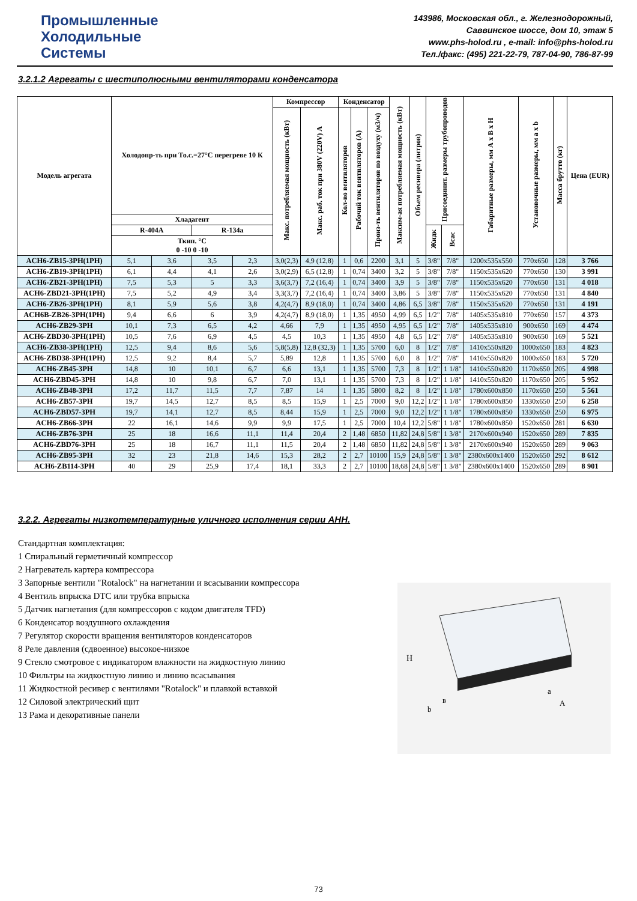Промышленные
Холодильные
Системы
143986, Московская обл., г. Железнодорожный,
Саввинское шоссе, дом 10, этаж 5
www.phs-holod.ru , e-mail: info@phs-holod.ru
Тел./факс: (495) 221-22-79, 787-04-90, 786-87-99
3.2.1.2 Агрегаты с шестиполюсными вентиляторами конденсатора
| Модель агрегата | Холодопр-ть при То.с.=27°С перегреве 10 К | | | | Компрессор | | Конденсатор | | | Максим-ая потребляемая мощность (кВт) | Объем ресивера (литров) | Присоединит. размеры трубопроводов | | Габаритные размеры, мм А х В х Н | Установочные размеры, мм а х b | Масса брутто (кг) | Цена (EUR) |
| --- | --- | --- | --- | --- | --- | --- | --- | --- | --- | --- | --- | --- | --- | --- | --- | --- | --- |
| | | | | | Макс. потребляемая мощность (кВт) | Макс. раб. ток при 380V (220V) А | Кол-во вентиляторов | Рабочий ток вентиляторов (А) | Произ-ть вентиляторов по воздуху (м3/ч) | | | | | | | | |
| | Хладагент | | | | | | | | | | | | | | | | |
| | R-404A | | R-134a | | | | | | | | | Жидк | Всас | | | | |
| | Ткип. °С 0 -10 0 -10 | | | | | | | | | | | | | | | | |
| ACH6-ZB15-3PH(1PH) | 5,1 | 3,6 | 3,5 | 2,3 | 3,0(2,3) | 4,9 (12,8) | 1 | 0,6 | 2200 | 3,1 | 5 | 3/8" | 7/8" | 1200x535x550 | 770x650 | 128 | 3 766 |
| ACH6-ZB19-3PH(1PH) | 6,1 | 4,4 | 4,1 | 2,6 | 3,0(2,9) | 6,5 (12,8) | 1 | 0,74 | 3400 | 3,2 | 5 | 3/8" | 7/8" | 1150x535x620 | 770x650 | 130 | 3 991 |
| ACH6-ZB21-3PH(1PH) | 7,5 | 5,3 | 5 | 3,3 | 3,6(3,7) | 7,2 (16,4) | 1 | 0,74 | 3400 | 3,9 | 5 | 3/8" | 7/8" | 1150x535x620 | 770x650 | 131 | 4 018 |
| ACH6-ZBD21-3PH(1PH) | 7,5 | 5,2 | 4,9 | 3,4 | 3,3(3,7) | 7,2 (16,4) | 1 | 0,74 | 3400 | 3,86 | 5 | 3/8" | 7/8" | 1150x535x620 | 770x650 | 131 | 4 840 |
| ACH6-ZB26-3PH(1PH) | 8,1 | 5,9 | 5,6 | 3,8 | 4,2(4,7) | 8,9 (18,0) | 1 | 0,74 | 3400 | 4,86 | 6,5 | 3/8" | 7/8" | 1150x535x620 | 770x650 | 131 | 4 191 |
| ACH6B-ZB26-3PH(1PH) | 9,4 | 6,6 | 6 | 3,9 | 4,2(4,7) | 8,9 (18,0) | 1 | 1,35 | 4950 | 4,99 | 6,5 | 1/2" | 7/8" | 1405x535x810 | 770x650 | 157 | 4 373 |
| ACH6-ZB29-3PH | 10,1 | 7,3 | 6,5 | 4,2 | 4,66 | 7,9 | 1 | 1,35 | 4950 | 4,95 | 6,5 | 1/2" | 7/8" | 1405x535x810 | 900x650 | 169 | 4 474 |
| ACH6-ZBD30-3PH(1PH) | 10,5 | 7,6 | 6,9 | 4,5 | 4,5 | 10,3 | 1 | 1,35 | 4950 | 4,8 | 6,5 | 1/2" | 7/8" | 1405x535x810 | 900x650 | 169 | 5 521 |
| ACH6-ZB38-3PH(1PH) | 12,5 | 9,4 | 8,6 | 5,6 | 5,8(5,8) | 12,8 (32,3) | 1 | 1,35 | 5700 | 6,0 | 8 | 1/2" | 7/8" | 1410x550x820 | 1000x650 | 183 | 4 823 |
| ACH6-ZBD38-3PH(1PH) | 12,5 | 9,2 | 8,4 | 5,7 | 5,89 | 12,8 | 1 | 1,35 | 5700 | 6,0 | 8 | 1/2" | 7/8" | 1410x550x820 | 1000x650 | 183 | 5 720 |
| ACH6-ZB45-3PH | 14,8 | 10 | 10,1 | 6,7 | 6,6 | 13,1 | 1 | 1,35 | 5700 | 7,3 | 8 | 1/2" | 1 1/8" | 1410x550x820 | 1170x650 | 205 | 4 998 |
| ACH6-ZBD45-3PH | 14,8 | 10 | 9,8 | 6,7 | 7,0 | 13,1 | 1 | 1,35 | 5700 | 7,3 | 8 | 1/2" | 1 1/8" | 1410x550x820 | 1170x650 | 205 | 5 952 |
| ACH6-ZB48-3PH | 17,2 | 11,7 | 11,5 | 7,7 | 7,87 | 14 | 1 | 1,35 | 5800 | 8,2 | 8 | 1/2" | 1 1/8" | 1780x600x850 | 1170x650 | 250 | 5 561 |
| ACH6-ZB57-3PH | 19,7 | 14,5 | 12,7 | 8,5 | 8,5 | 15,9 | 1 | 2,5 | 7000 | 9,0 | 12,2 | 1/2" | 1 1/8" | 1780x600x850 | 1330x650 | 250 | 6 258 |
| ACH6-ZBD57-3PH | 19,7 | 14,1 | 12,7 | 8,5 | 8,44 | 15,9 | 1 | 2,5 | 7000 | 9,0 | 12,2 | 1/2" | 1 1/8" | 1780x600x850 | 1330x650 | 250 | 6 975 |
| ACH6-ZB66-3PH | 22 | 16,1 | 14,6 | 9,9 | 9,9 | 17,5 | 1 | 2,5 | 7000 | 10,4 | 12,2 | 5/8" | 1 1/8" | 1780x600x850 | 1520x650 | 281 | 6 630 |
| ACH6-ZB76-3PH | 25 | 18 | 16,6 | 11,1 | 11,4 | 20,4 | 2 | 1,48 | 6850 | 11,82 | 24,8 | 5/8" | 1 3/8" | 2170x600x940 | 1520x650 | 289 | 7 835 |
| ACH6-ZBD76-3PH | 25 | 18 | 16,7 | 11,1 | 11,5 | 20,4 | 2 | 1,48 | 6850 | 11,82 | 24,8 | 5/8" | 1 3/8" | 2170x600x940 | 1520x650 | 289 | 9 063 |
| ACH6-ZB95-3PH | 32 | 23 | 21,8 | 14,6 | 15,3 | 28,2 | 2 | 2,7 | 10100 | 15,9 | 24,8 | 5/8" | 1 3/8" | 2380x600x1400 | 1520x650 | 292 | 8 612 |
| ACH6-ZB114-3PH | 40 | 29 | 25,9 | 17,4 | 18,1 | 33,3 | 2 | 2,7 | 10100 | 18,68 | 24,8 | 5/8" | 1 3/8" | 2380x600x1400 | 1520x650 | 289 | 8 901 |
3.2.2. Агрегаты низкотемпературные уличного исполнения серии АНН.
Стандартная комплектация:
1 Спиральный герметичный компрессор
2 Нагреватель картера компрессора
3 Запорные вентили "Rotalock" на нагнетании и всасывании компрессора
4 Вентиль впрыска DTC или трубка впрыска
5 Датчик нагнетания (для компрессоров с кодом двигателя TFD)
6 Конденсатор воздушного охлаждения
7 Регулятор скорости вращения вентиляторов конденсаторов
8 Реле давления (сдвоенное) высокое-низкое
9 Стекло смотровое с индикатором влажности на жидкостную линию
10 Фильтры на жидкостную линию и линию всасывания
11 Жидкостной ресивер с вентилями "Rotalock" и плавкой вставкой
12 Силовой электрический щит
13 Рама и декоративные панели
H
в
b
a
A
73